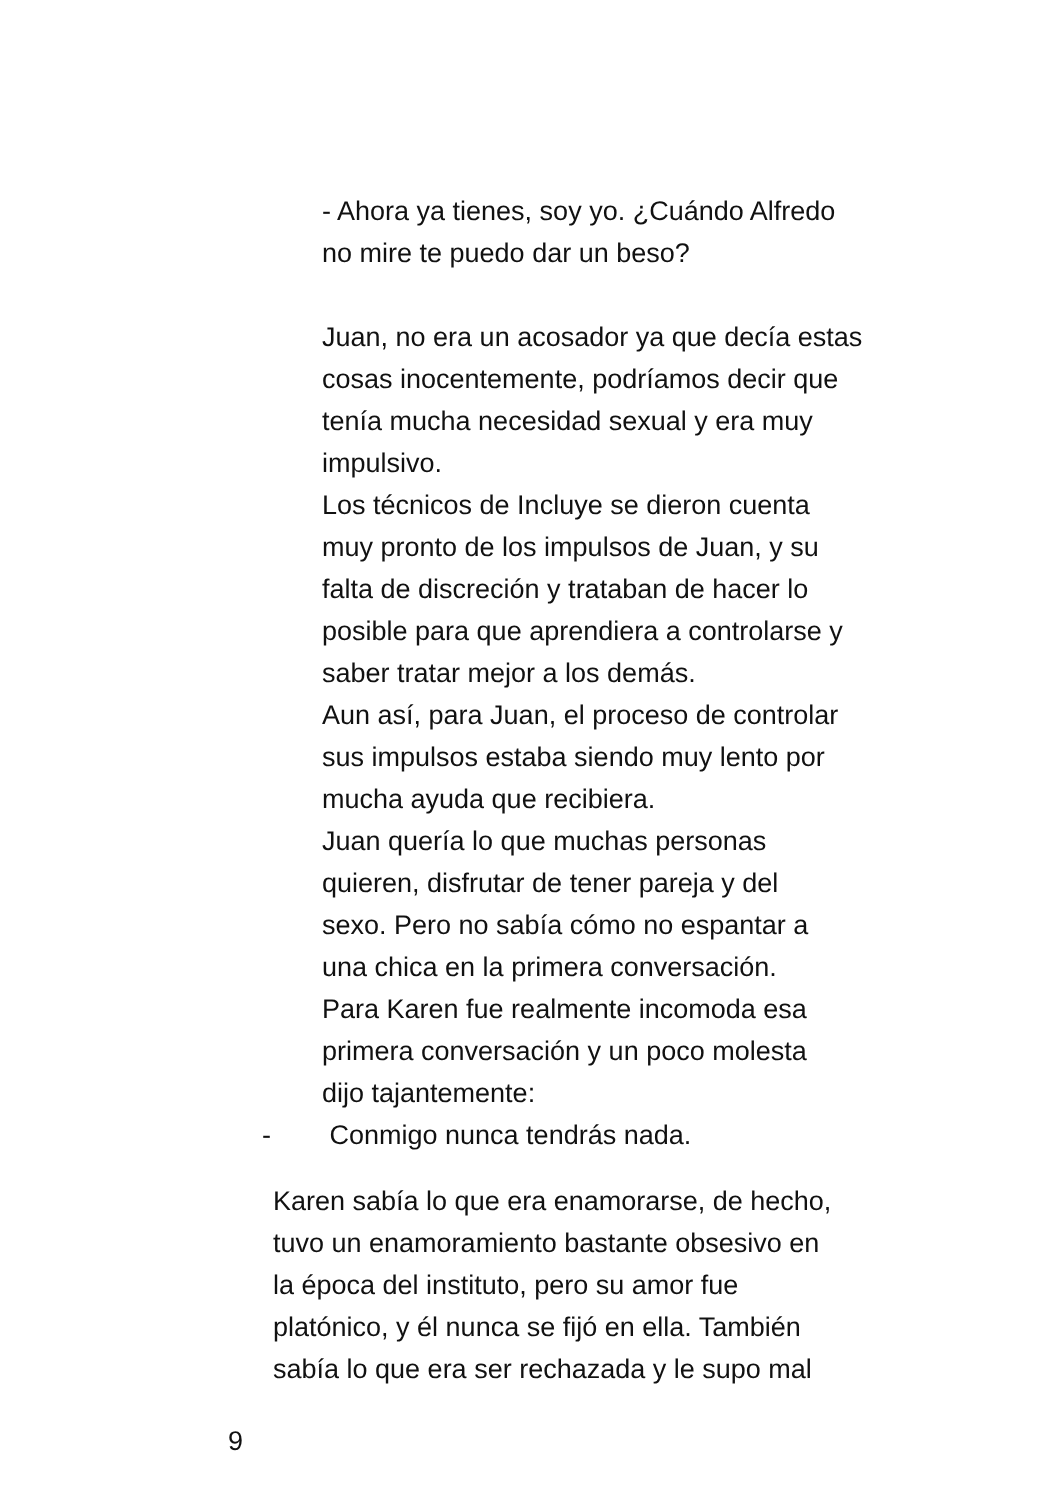- Ahora ya tienes, soy yo. ¿Cuándo Alfredo
no mire te puedo dar un beso?
Juan, no era un acosador ya que decía estas
cosas inocentemente, podríamos decir que
tenía mucha necesidad sexual y era muy
impulsivo.
Los técnicos de Incluye se dieron cuenta
muy pronto de los impulsos de Juan, y su
falta de discreción y trataban de hacer lo
posible para que aprendiera a controlarse y
saber tratar mejor a los demás.
Aun así, para Juan, el proceso de controlar
sus impulsos estaba siendo muy lento por
mucha ayuda que recibiera.
Juan quería lo que muchas personas
quieren, disfrutar de tener pareja y del
sexo. Pero no sabía cómo no espantar a
una chica en la primera conversación.
Para Karen fue realmente incomoda esa
primera conversación y un poco molesta
dijo tajantemente:
- Conmigo nunca tendrás nada.
Karen sabía lo que era enamorarse, de hecho,
tuvo un enamoramiento bastante obsesivo en
la época del instituto, pero su amor fue
platónico, y él nunca se fijó en ella. También
sabía lo que era ser rechazada y le supo mal
9